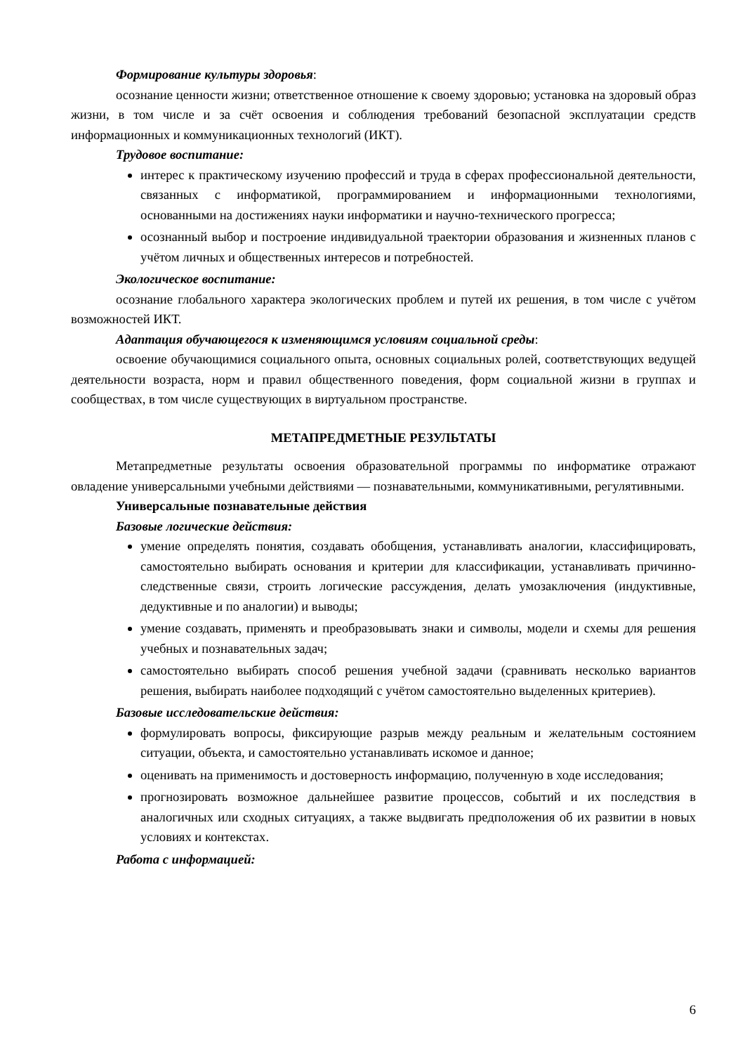Формирование культуры здоровья:
осознание ценности жизни; ответственное отношение к своему здоровью; установка на здоровый образ жизни, в том числе и за счёт освоения и соблюдения требований безопасной эксплуатации средств информационных и коммуникационных технологий (ИКТ).
Трудовое воспитание:
интерес к практическому изучению профессий и труда в сферах профессиональной деятельности, связанных с информатикой, программированием и информационными технологиями, основанными на достижениях науки информатики и научно-технического прогресса;
осознанный выбор и построение индивидуальной траектории образования и жизненных планов с учётом личных и общественных интересов и потребностей.
Экологическое воспитание:
осознание глобального характера экологических проблем и путей их решения, в том числе с учётом возможностей ИКТ.
Адаптация обучающегося к изменяющимся условиям социальной среды:
освоение обучающимися социального опыта, основных социальных ролей, соответствующих ведущей деятельности возраста, норм и правил общественного поведения, форм социальной жизни в группах и сообществах, в том числе существующих в виртуальном пространстве.
МЕТАПРЕДМЕТНЫЕ РЕЗУЛЬТАТЫ
Метапредметные результаты освоения образовательной программы по информатике отражают овладение универсальными учебными действиями — познавательными, коммуникативными, регулятивными.
Универсальные познавательные действия
Базовые логические действия:
умение определять понятия, создавать обобщения, устанавливать аналогии, классифицировать, самостоятельно выбирать основания и критерии для классификации, устанавливать причинно-следственные связи, строить логические рассуждения, делать умозаключения (индуктивные, дедуктивные и по аналогии) и выводы;
умение создавать, применять и преобразовывать знаки и символы, модели и схемы для решения учебных и познавательных задач;
самостоятельно выбирать способ решения учебной задачи (сравнивать несколько вариантов решения, выбирать наиболее подходящий с учётом самостоятельно выделенных критериев).
Базовые исследовательские действия:
формулировать вопросы, фиксирующие разрыв между реальным и желательным состоянием ситуации, объекта, и самостоятельно устанавливать искомое и данное;
оценивать на применимость и достоверность информацию, полученную в ходе исследования;
прогнозировать возможное дальнейшее развитие процессов, событий и их последствия в аналогичных или сходных ситуациях, а также выдвигать предположения об их развитии в новых условиях и контекстах.
Работа с информацией:
6